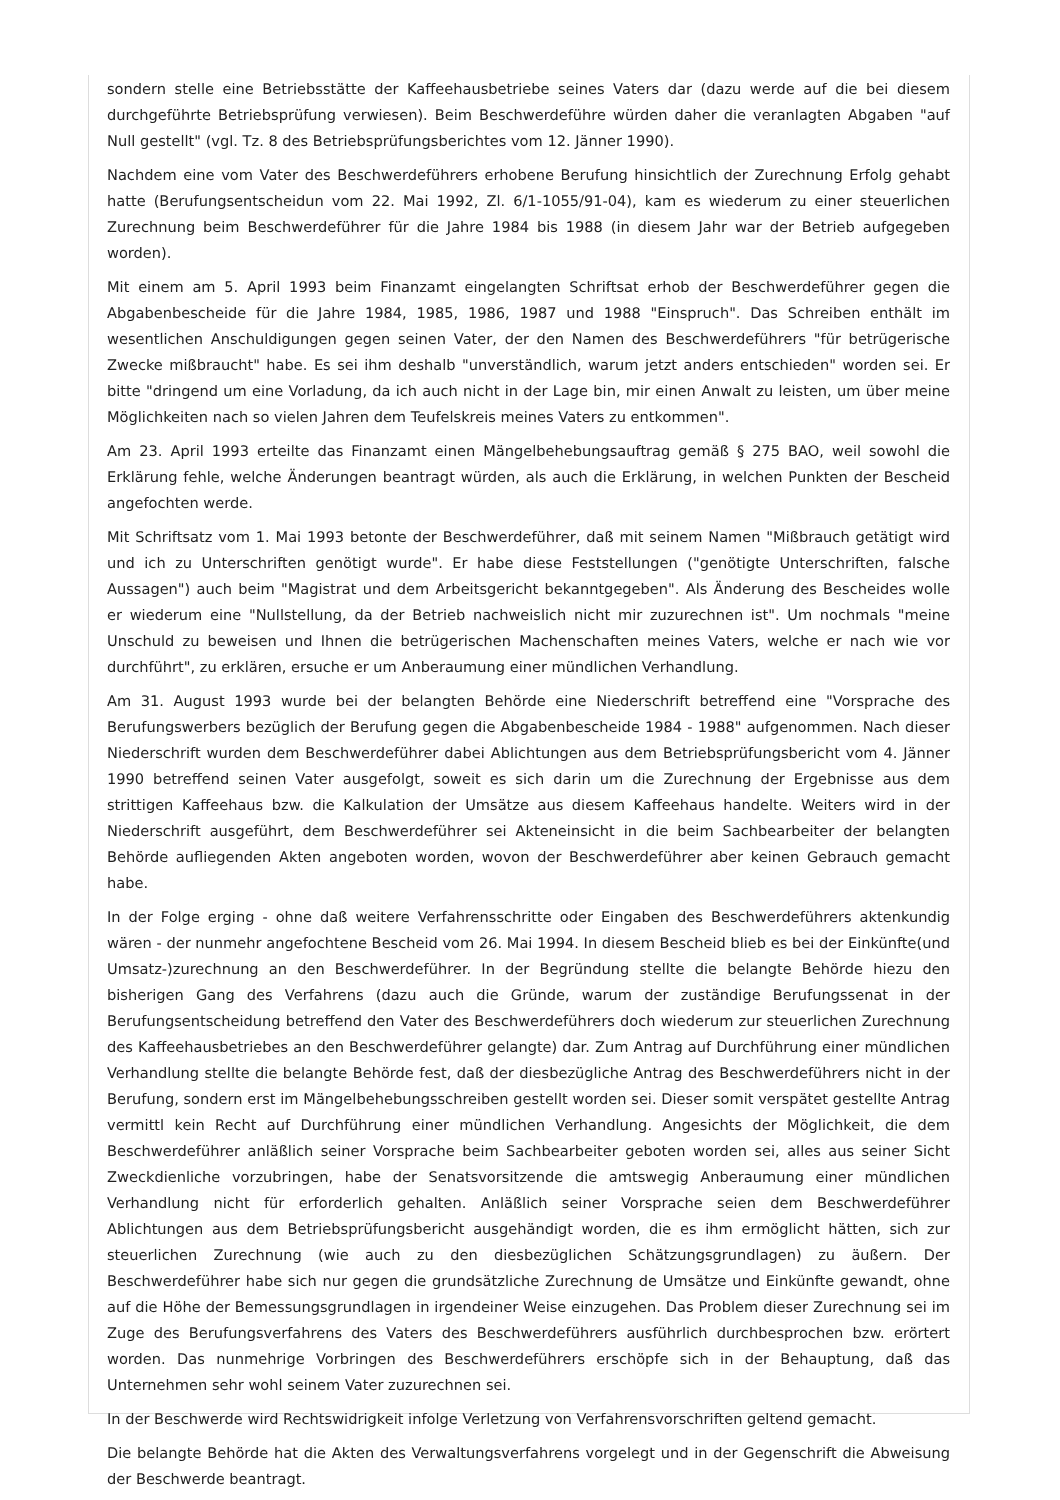sondern stelle eine Betriebsstätte der Kaffeehausbetriebe seines Vaters dar (dazu werde auf die bei diesem durchgeführte Betriebsprüfung verwiesen). Beim Beschwerdeführe würden daher die veranlagten Abgaben "auf Null gestellt" (vgl. Tz. 8 des Betriebsprüfungsberichtes vom 12. Jänner 1990).
Nachdem eine vom Vater des Beschwerdeführers erhobene Berufung hinsichtlich der Zurechnung Erfolg gehabt hatte (Berufungsentscheidun vom 22. Mai 1992, Zl. 6/1-1055/91-04), kam es wiederum zu einer steuerlichen Zurechnung beim Beschwerdeführer für die Jahre 1984 bis 1988 (in diesem Jahr war der Betrieb aufgegeben worden).
Mit einem am 5. April 1993 beim Finanzamt eingelangten Schriftsat erhob der Beschwerdeführer gegen die Abgabenbescheide für die Jahre 1984, 1985, 1986, 1987 und 1988 "Einspruch". Das Schreiben enthält im wesentlichen Anschuldigungen gegen seinen Vater, der den Namen des Beschwerdeführers "für betrügerische Zwecke mißbraucht" habe. Es sei ihm deshalb "unverständlich, warum jetzt anders entschieden" worden sei. Er bitte "dringend um eine Vorladung, da ich auch nicht in der Lage bin, mir einen Anwalt zu leisten, um über meine Möglichkeiten nach so vielen Jahren dem Teufelskreis meines Vaters zu entkommen".
Am 23. April 1993 erteilte das Finanzamt einen Mängelbehebungsauftrag gemäß § 275 BAO, weil sowohl die Erklärung fehle, welche Änderungen beantragt würden, als auch die Erklärung, in welchen Punkten der Bescheid angefochten werde.
Mit Schriftsatz vom 1. Mai 1993 betonte der Beschwerdeführer, daß mit seinem Namen "Mißbrauch getätigt wird und ich zu Unterschriften genötigt wurde". Er habe diese Feststellungen ("genötigte Unterschriften, falsche Aussagen") auch beim "Magistrat und dem Arbeitsgericht bekanntgegeben". Als Änderung des Bescheides wolle er wiederum eine "Nullstellung, da der Betrieb nachweislich nicht mir zuzurechnen ist". Um nochmals "meine Unschuld zu beweisen und Ihnen die betrügerischen Machenschaften meines Vaters, welche er nach wie vor durchführt", zu erklären, ersuche er um Anberaumung einer mündlichen Verhandlung.
Am 31. August 1993 wurde bei der belangten Behörde eine Niederschrift betreffend eine "Vorsprache des Berufungswerbers bezüglich der Berufung gegen die Abgabenbescheide 1984 - 1988" aufgenommen. Nach dieser Niederschrift wurden dem Beschwerdeführer dabei Ablichtungen aus dem Betriebsprüfungsbericht vom 4. Jänner 1990 betreffend seinen Vater ausgefolgt, soweit es sich darin um die Zurechnung der Ergebnisse aus dem strittigen Kaffeehaus bzw. die Kalkulation der Umsätze aus diesem Kaffeehaus handelte. Weiters wird in der Niederschrift ausgeführt, dem Beschwerdeführer sei Akteneinsicht in die beim Sachbearbeiter der belangten Behörde aufliegenden Akten angeboten worden, wovon der Beschwerdeführer aber keinen Gebrauch gemacht habe.
In der Folge erging - ohne daß weitere Verfahrensschritte oder Eingaben des Beschwerdeführers aktenkundig wären - der nunmehr angefochtene Bescheid vom 26. Mai 1994. In diesem Bescheid blieb es bei der Einkünfte(und Umsatz-)zurechnung an den Beschwerdeführer. In der Begründung stellte die belangte Behörde hiezu den bisherigen Gang des Verfahrens (dazu auch die Gründe, warum der zuständige Berufungssenat in der Berufungsentscheidung betreffend den Vater des Beschwerdeführers doch wiederum zur steuerlichen Zurechnung des Kaffeehausbetriebes an den Beschwerdeführer gelangte) dar. Zum Antrag auf Durchführung einer mündlichen Verhandlung stellte die belangte Behörde fest, daß der diesbezügliche Antrag des Beschwerdeführers nicht in der Berufung, sondern erst im Mängelbehebungsschreiben gestellt worden sei. Dieser somit verspätet gestellte Antrag vermittl kein Recht auf Durchführung einer mündlichen Verhandlung. Angesichts der Möglichkeit, die dem Beschwerdeführer anläßlich seiner Vorsprache beim Sachbearbeiter geboten worden sei, alles aus seiner Sicht Zweckdienliche vorzubringen, habe der Senatsvorsitzende die amtswegig Anberaumung einer mündlichen Verhandlung nicht für erforderlich gehalten. Anläßlich seiner Vorsprache seien dem Beschwerdeführer Ablichtungen aus dem Betriebsprüfungsbericht ausgehändigt worden, die es ihm ermöglicht hätten, sich zur steuerlichen Zurechnung (wie auch zu den diesbezüglichen Schätzungsgrundlagen) zu äußern. Der Beschwerdeführer habe sich nur gegen die grundsätzliche Zurechnung de Umsätze und Einkünfte gewandt, ohne auf die Höhe der Bemessungsgrundlagen in irgendeiner Weise einzugehen. Das Problem dieser Zurechnung sei im Zuge des Berufungsverfahrens des Vaters des Beschwerdeführers ausführlich durchbesprochen bzw. erörtert worden. Das nunmehrige Vorbringen des Beschwerdeführers erschöpfe sich in der Behauptung, daß das Unternehmen sehr wohl seinem Vater zuzurechnen sei.
In der Beschwerde wird Rechtswidrigkeit infolge Verletzung von Verfahrensvorschriften geltend gemacht.
Die belangte Behörde hat die Akten des Verwaltungsverfahrens vorgelegt und in der Gegenschrift die Abweisung der Beschwerde beantragt.